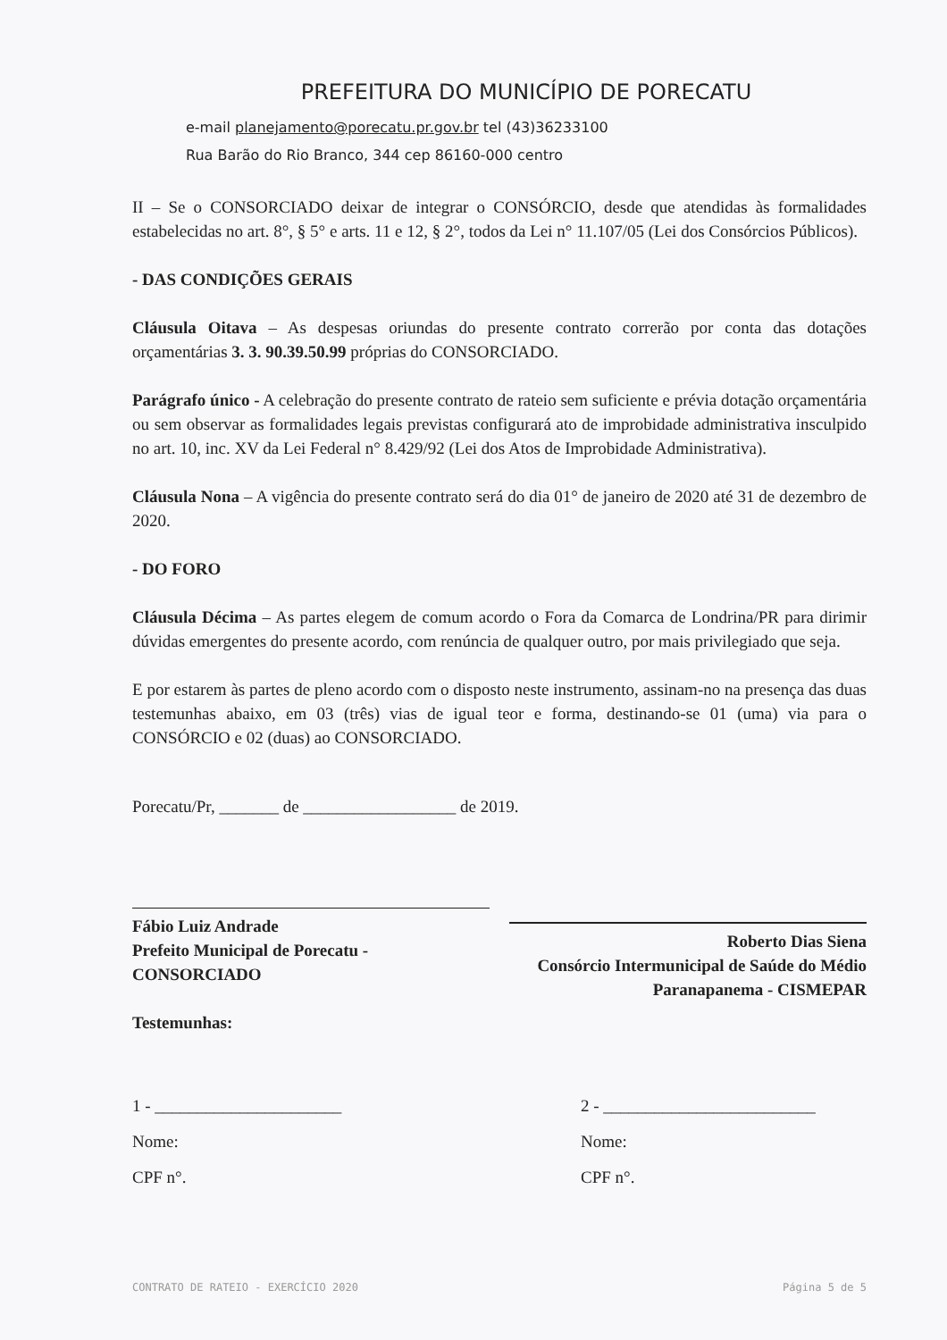PREFEITURA DO MUNICÍPIO DE PORECATU
e-mail planejamento@porecatu.pr.gov.br tel (43)36233100
Rua Barão do Rio Branco, 344 cep 86160-000 centro
II – Se o CONSORCIADO deixar de integrar o CONSÓRCIO, desde que atendidas às formalidades estabelecidas no art. 8°, § 5° e arts. 11 e 12, § 2°, todos da Lei n° 11.107/05 (Lei dos Consórcios Públicos).
- DAS CONDIÇÕES GERAIS
Cláusula Oitava – As despesas oriundas do presente contrato correrão por conta das dotações orçamentárias 3. 3. 90.39.50.99 próprias do CONSORCIADO.
Parágrafo único - A celebração do presente contrato de rateio sem suficiente e prévia dotação orçamentária ou sem observar as formalidades legais previstas configurará ato de improbidade administrativa insculpido no art. 10, inc. XV da Lei Federal n° 8.429/92 (Lei dos Atos de Improbidade Administrativa).
Cláusula Nona – A vigência do presente contrato será do dia 01° de janeiro de 2020 até 31 de dezembro de 2020.
- DO FORO
Cláusula Décima – As partes elegem de comum acordo o Fora da Comarca de Londrina/PR para dirimir dúvidas emergentes do presente acordo, com renúncia de qualquer outro, por mais privilegiado que seja.
E por estarem às partes de pleno acordo com o disposto neste instrumento, assinam-no na presença das duas testemunhas abaixo, em 03 (três) vias de igual teor e forma, destinando-se 01 (uma) via para o CONSÓRCIO e 02 (duas) ao CONSORCIADO.
Porecatu/Pr, _______ de __________________ de 2019.
Fábio Luiz Andrade
Prefeito Municipal de Porecatu - CONSORCIADO
Testemunhas:
Roberto Dias Siena
Consórcio Intermunicipal de Saúde do Médio Paranapanema - CISMEPAR
1 - ______________________
Nome:
CPF n°.
2 - _________________________
Nome:
CPF n°.
CONTRATO DE RATEIO - EXERCÍCIO 2020 Página 5 de 5